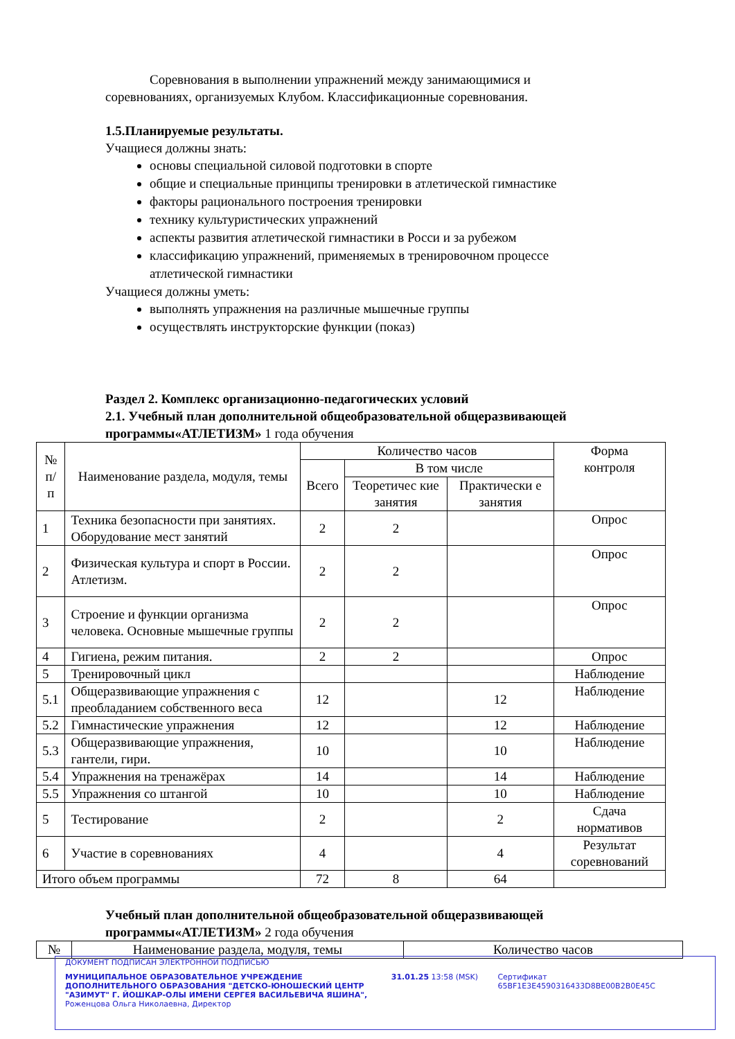Соревнования в выполнении упражнений между занимающимися и соревнованиях, организуемых Клубом. Классификационные соревнования.
1.5.Планируемые результаты.
Учащиеся должны знать:
основы специальной силовой подготовки в спорте
общие и специальные принципы тренировки в атлетической гимнастике
факторы рационального построения тренировки
технику культуристических упражнений
аспекты развития атлетической гимнастики в Росси и за рубежом
классификацию упражнений, применяемых в тренировочном процессе атлетической гимнастики
Учащиеся должны уметь:
выполнять упражнения на различные мышечные группы
осуществлять инструкторские функции (показ)
Раздел 2. Комплекс организационно-педагогических условий
2.1. Учебный план дополнительной общеобразовательной общеразвивающей программы«АТЛЕТИЗМ» 1 года обучения
| № п/п | Наименование раздела, модуля, темы | Количество часов | | | Форма контроля |
| --- | --- | --- | --- | --- | --- |
| | | Всего | В том числе | | |
| | | | Теоретичес кие занятия | Практически е занятия | |
| 1 | Техника безопасности при занятиях. Оборудование мест занятий | 2 | 2 | | Опрос |
| 2 | Физическая культура и спорт в России. Атлетизм. | 2 | 2 | | Опрос |
| 3 | Строение и функции организма человека. Основные мышечные группы | 2 | 2 | | Опрос |
| 4 | Гигиена, режим питания. | 2 | 2 | | Опрос |
| 5 | Тренировочный цикл | | | | Наблюдение |
| 5.1 | Общеразвивающие упражнения с преобладанием собственного веса | 12 | | 12 | Наблюдение |
| 5.2 | Гимнастические упражнения | 12 | | 12 | Наблюдение |
| 5.3 | Общеразвивающие упражнения, гантели, гири. | 10 | | 10 | Наблюдение |
| 5.4 | Упражнения на тренажёрах | 14 | | 14 | Наблюдение |
| 5.5 | Упражнения со штангой | 10 | | 10 | Наблюдение |
| 5 | Тестирование | 2 | | 2 | Сдача нормативов |
| 6 | Участие в соревнованиях | 4 | | 4 | Результат соревнований |
| Итого объем программы | | 72 | 8 | 64 | |
Учебный план дополнительной общеобразовательной общеразвивающей программы«АТЛЕТИЗМ» 2 года обучения
| № | Наименование раздела, модуля, темы | Количество часов |
ДОКУМЕНТ ПОДПИСАН ЭЛЕКТРОННОЙ ПОДПИСЬЮ
МУНИЦИПАЛЬНОЕ ОБРАЗОВАТЕЛЬНОЕ УЧРЕЖДЕНИЕ ДОПОЛНИТЕЛЬНОГО ОБРАЗОВАНИЯ "ДЕТСКО-ЮНОШЕСКИЙ ЦЕНТР "АЗИМУТ" Г. ЙОШКАР-ОЛЫ ИМЕНИ СЕРГЕЯ ВАСИЛЬЕВИЧА ЯШИНА",
Роженцова Ольга Николаевна, Директор
31.01.25 13:58 (MSK) Сертификат 65BF1E3E4590316433D8BE00B2B0E45C